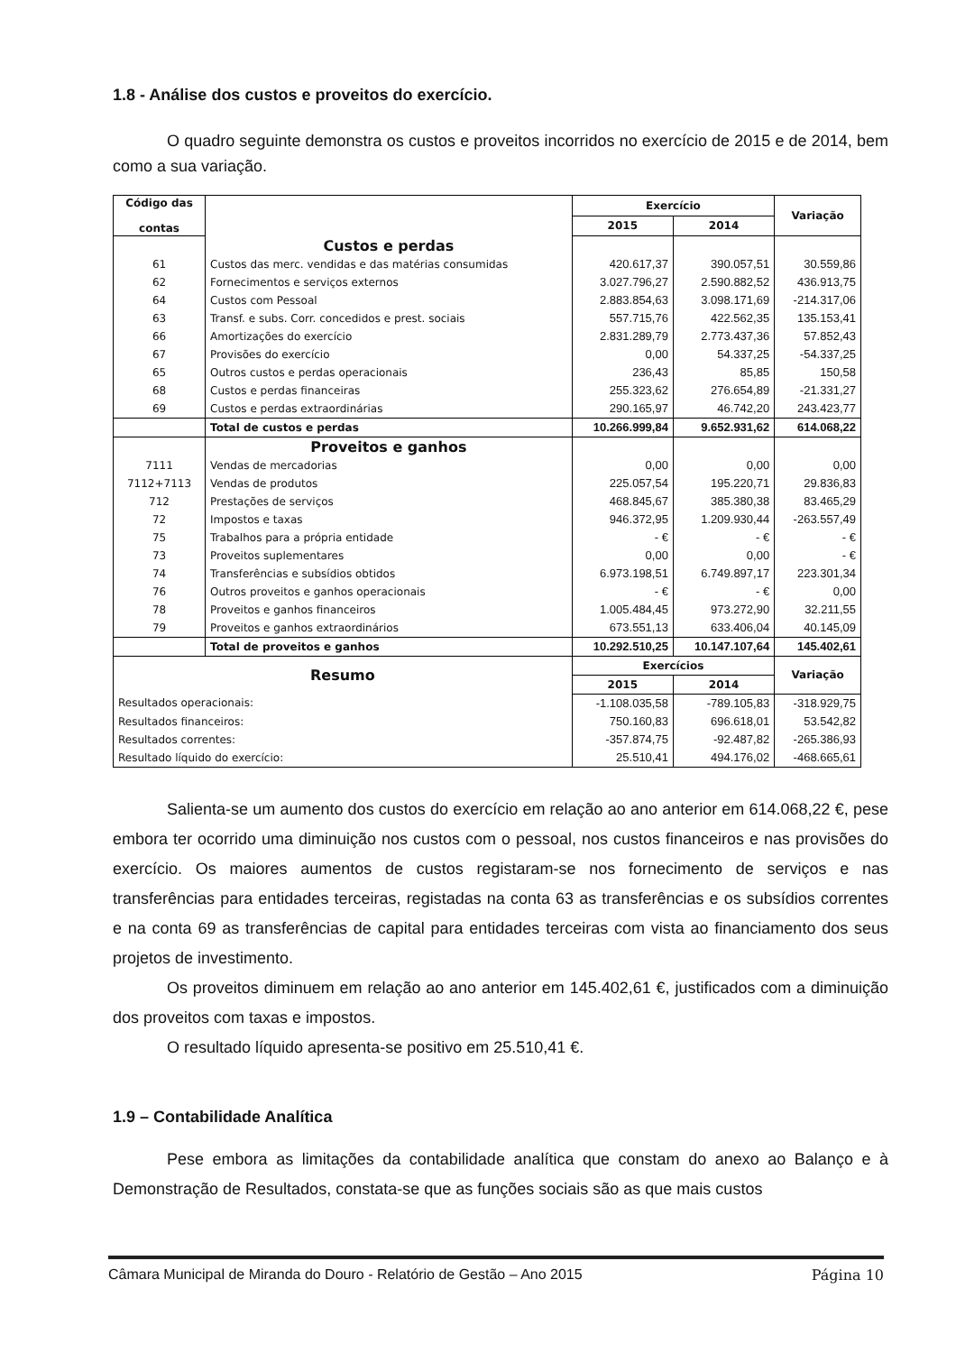1.8 - Análise dos custos e proveitos do exercício.
O quadro seguinte demonstra os custos e proveitos incorridos no exercício de 2015 e de 2014, bem como a sua variação.
| Código das contas | | Exercício | | Variação |
| --- | --- | --- | --- | --- |
| | | 2015 | 2014 | |
| | Custos e perdas | | | |
| 61 | Custos das merc. vendidas e das matérias consumidas | 420.617,37 | 390.057,51 | 30.559,86 |
| 62 | Fornecimentos e serviços externos | 3.027.796,27 | 2.590.882,52 | 436.913,75 |
| 64 | Custos com Pessoal | 2.883.854,63 | 3.098.171,69 | -214.317,06 |
| 63 | Transf. e subs. Corr. concedidos e prest. sociais | 557.715,76 | 422.562,35 | 135.153,41 |
| 66 | Amortizações do exercício | 2.831.289,79 | 2.773.437,36 | 57.852,43 |
| 67 | Provisões do exercício | 0,00 | 54.337,25 | -54.337,25 |
| 65 | Outros custos e perdas operacionais | 236,43 | 85,85 | 150,58 |
| 68 | Custos e perdas financeiras | 255.323,62 | 276.654,89 | -21.331,27 |
| 69 | Custos e perdas extraordinárias | 290.165,97 | 46.742,20 | 243.423,77 |
| | Total de custos e perdas | 10.266.999,84 | 9.652.931,62 | 614.068,22 |
| | Proveitos e ganhos | | | |
| 7111 | Vendas de mercadorias | 0,00 | 0,00 | 0,00 |
| 7112+7113 | Vendas de produtos | 225.057,54 | 195.220,71 | 29.836,83 |
| 712 | Prestações de serviços | 468.845,67 | 385.380,38 | 83.465,29 |
| 72 | Impostos e taxas | 946.372,95 | 1.209.930,44 | -263.557,49 |
| 75 | Trabalhos para a própria entidade | - € | - € | - € |
| 73 | Proveitos suplementares | 0,00 | 0,00 | - € |
| 74 | Transferências e subsídios obtidos | 6.973.198,51 | 6.749.897,17 | 223.301,34 |
| 76 | Outros proveitos e ganhos operacionais | - € | - € | 0,00 |
| 78 | Proveitos e ganhos financeiros | 1.005.484,45 | 973.272,90 | 32.211,55 |
| 79 | Proveitos e ganhos extraordinários | 673.551,13 | 633.406,04 | 40.145,09 |
| | Total de proveitos e ganhos | 10.292.510,25 | 10.147.107,64 | 145.402,61 |
| Resumo | | Exercícios | | Variação |
| | | 2015 | 2014 | |
| Resultados operacionais: | | -1.108.035,58 | -789.105,83 | -318.929,75 |
| Resultados financeiros: | | 750.160,83 | 696.618,01 | 53.542,82 |
| Resultados correntes: | | -357.874,75 | -92.487,82 | -265.386,93 |
| Resultado líquido do exercício: | | 25.510,41 | 494.176,02 | -468.665,61 |
Salienta-se um aumento dos custos do exercício em relação ao ano anterior em 614.068,22 €, pese embora ter ocorrido uma diminuição nos custos com o pessoal, nos custos financeiros e nas provisões do exercício. Os maiores aumentos de custos registaram-se nos fornecimento de serviços e nas transferências para entidades terceiras, registadas na conta 63 as transferências e os subsídios correntes e na conta 69 as transferências de capital para entidades terceiras com vista ao financiamento dos seus projetos de investimento.
Os proveitos diminuem em relação ao ano anterior em 145.402,61 €, justificados com a diminuição dos proveitos com taxas e impostos.
O resultado líquido apresenta-se positivo em 25.510,41 €.
1.9 – Contabilidade Analítica
Pese embora as limitações da contabilidade analítica que constam do anexo ao Balanço e à Demonstração de Resultados, constata-se que as funções sociais são as que mais custos
Câmara Municipal de Miranda do Douro - Relatório de Gestão – Ano 2015 Página 10